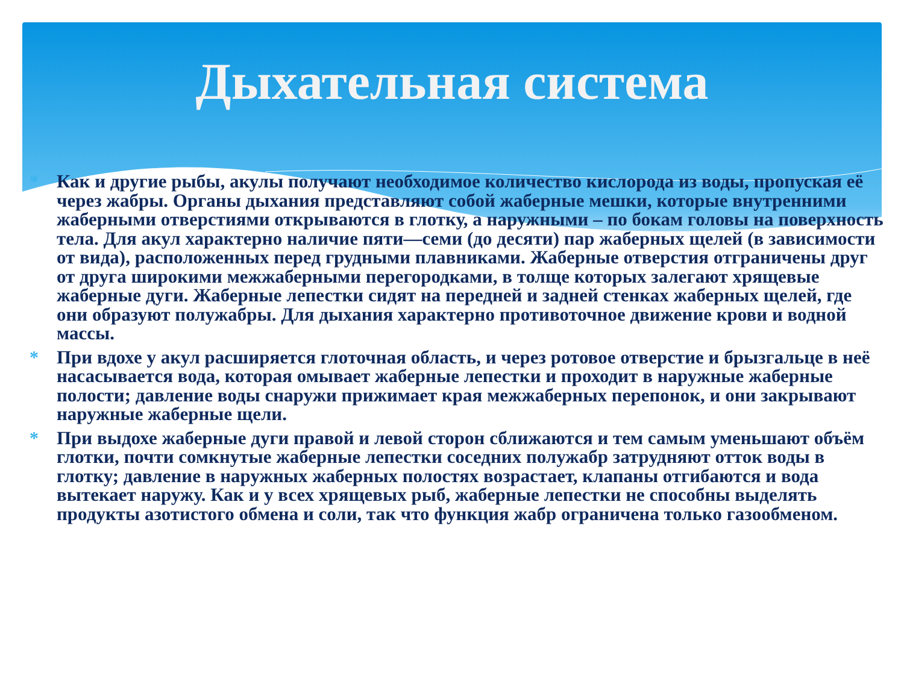Дыхательная система
* Как и другие рыбы, акулы получают необходимое количество кислорода из воды, пропуская её через жабры. Органы дыхания представляют собой жаберные мешки, которые внутренними жаберными отверстиями открываются в глотку, а наружными – по бокам головы на поверхность тела. Для акул характерно наличие пяти—семи (до десяти) пар жаберных щелей (в зависимости от вида), расположенных перед грудными плавниками. Жаберные отверстия отграничены друг от друга широкими межжаберными перегородками, в толще которых залегают хрящевые жаберные дуги. Жаберные лепестки сидят на передней и задней стенках жаберных щелей, где они образуют полужабры. Для дыхания характерно противоточное движение крови и водной массы.
* При вдохе у акул расширяется глоточная область, и через ротовое отверстие и брызгальце в неё насасывается вода, которая омывает жаберные лепестки и проходит в наружные жаберные полости; давление воды снаружи прижимает края межжаберных перепонок, и они закрывают наружные жаберные щели.
* При выдохе жаберные дуги правой и левой сторон сближаются и тем самым уменьшают объём глотки, почти сомкнутые жаберные лепестки соседних полужабр затрудняют отток воды в глотку; давление в наружных жаберных полостях возрастает, клапаны отгибаются и вода вытекает наружу. Как и у всех хрящевых рыб, жаберные лепестки не способны выделять продукты азотистого обмена и соли, так что функция жабр ограничена только газообменом.